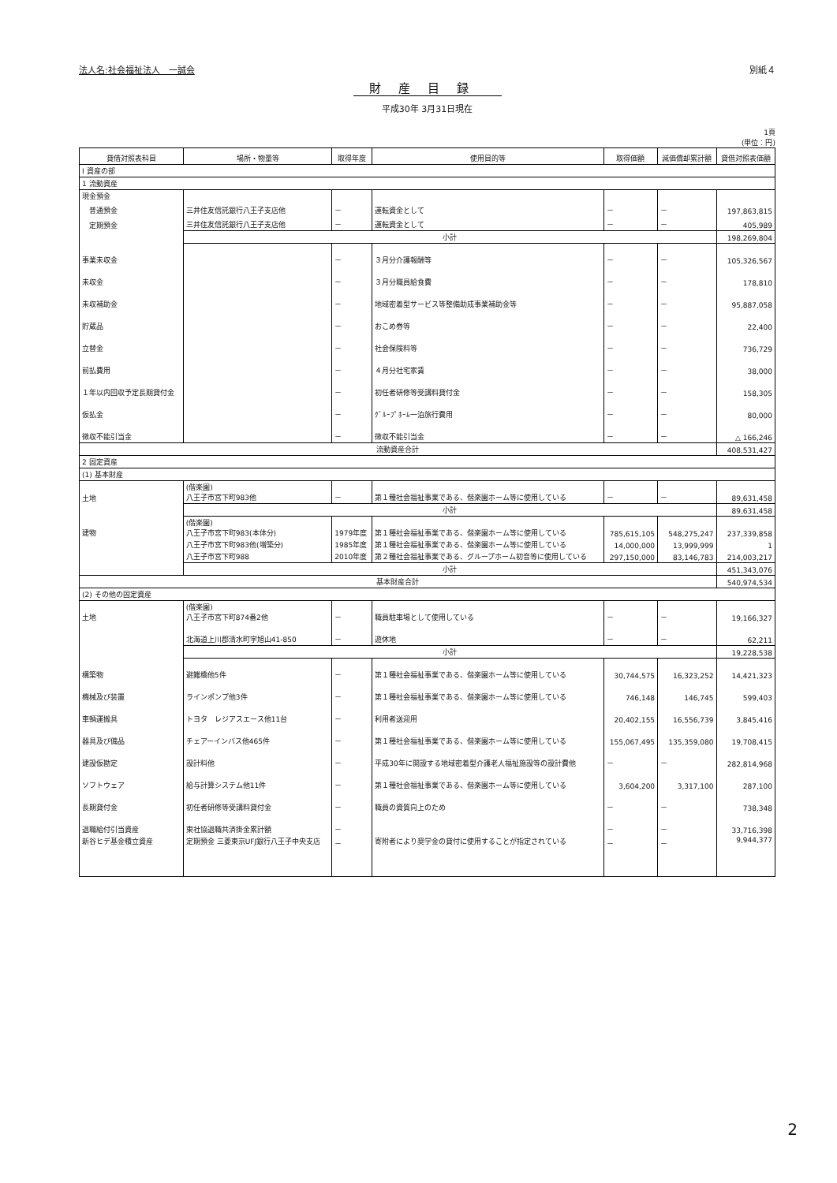法人名:社会福祉法人　一誠会 別紙４
財産目録
平成30年 3月31日現在
1頁
(単位：円)
| 貸借対照表科目 | 場所・物量等 | 取得年度 | 使用目的等 | 取得価額 | 減価償却累計額 | 貸借対照表価額 |
| --- | --- | --- | --- | --- | --- | --- |
| Ⅰ 資産の部 | | | | | | |
| 1 流動資産 | | | | | | |
| 現金預金 | | | | | | |
| 普通預金 | 三井住友信託銀行八王子支店他 | － | 運転資金として | － | － | 197,863,815 |
| 定期預金 | 三井住友信託銀行八王子支店他 | － | 運転資金として | － | － | 405,989 |
| | 小計 | | | | | 198,269,804 |
| 事業未収金 | | － | ３月分介護報酬等 | － | － | 105,326,567 |
| 未収金 | | － | ３月分職員給食費 | － | － | 178,810 |
| 未収補助金 | | － | 地域密着型サービス等整備助成事業補助金等 | － | － | 95,887,058 |
| 貯蔵品 | | － | おこめ券等 | － | － | 22,400 |
| 立替金 | | － | 社会保険料等 | － | － | 736,729 |
| 前払費用 | | － | ４月分社宅家賃 | － | － | 38,000 |
| １年以内回収予定長期貸付金 | | － | 初任者研修等受講料貸付金 | － | － | 158,305 |
| 仮払金 | | － | ｸﾞﾙｰﾌﾟﾎｰﾑ一泊旅行費用 | － | － | 80,000 |
| 徴収不能引当金 | | － | 徴収不能引当金 | － | － | △ 166,246 |
| 流動資産合計 | | | | | | 408,531,427 |
| 2 固定資産 | | | | | | |
| (1) 基本財産 | | | | | | |
| 土地 | (偕楽園) 八王子市宮下町983他 | － | 第１種社会福祉事業である、偕楽園ホーム等に使用している | － | － | 89,631,458 |
| | 小計 | | | | | 89,631,458 |
| 建物 | (偕楽園) 八王子市宮下町983(本体分) | 1979年度 | 第１種社会福祉事業である、偕楽園ホーム等に使用している | 785,615,105 | 548,275,247 | 237,339,858 |
| | 八王子市宮下町983他(増築分) | 1985年度 | 第１種社会福祉事業である、偕楽園ホーム等に使用している | 14,000,000 | 13,999,999 | 1 |
| | 八王子市宮下町988 | 2010年度 | 第２種社会福祉事業である、グループホーム初音等に使用している | 297,150,000 | 83,146,783 | 214,003,217 |
| | 小計 | | | | | 451,343,076 |
| 基本財産合計 | | | | | | 540,974,534 |
| (2) その他の固定資産 | | | | | | |
| 土地 | (偕楽園) 八王子市宮下町874番2他 | － | 職員駐車場として使用している | － | － | 19,166,327 |
| | 北海道上川郡清水町字旭山41-850 | － | 遊休地 | － | － | 62,211 |
| | 小計 | | | | | 19,228,538 |
| 構築物 | 避難橋他5件 | － | 第１種社会福祉事業である、偕楽園ホーム等に使用している | 30,744,575 | 16,323,252 | 14,421,323 |
| 機械及び装置 | ラインポンプ他3件 | － | 第１種社会福祉事業である、偕楽園ホーム等に使用している | 746,148 | 146,745 | 599,403 |
| 車輌運搬具 | トヨタ レジアスエース他11台 | － | 利用者送迎用 | 20,402,155 | 16,556,739 | 3,845,416 |
| 器具及び備品 | チェアーインバス他465件 | － | 第１種社会福祉事業である、偕楽園ホーム等に使用している | 155,067,495 | 135,359,080 | 19,708,415 |
| 建設仮勘定 | 設計料他 | － | 平成30年に開設する地域密着型介護老人福祉施設等の設計費他 | － | － | 282,814,968 |
| ソフトウェア | 給与計算システム他11件 | － | 第１種社会福祉事業である、偕楽園ホーム等に使用している | 3,604,200 | 3,317,100 | 287,100 |
| 長期貸付金 | 初任者研修等受講料貸付金 | － | 職員の資質向上のため | － | － | 738,348 |
| 退職給付引当資産 | 東社協退職共済掛金累計額 | － | | － | － | 33,716,398 |
| 新谷ヒデ基金積立資産 | 定期預金 三菱東京UFJ銀行八王子中央支店 | － | 寄附者により奨学金の貸付に使用することが指定されている | － | － | 9,944,377 |
2